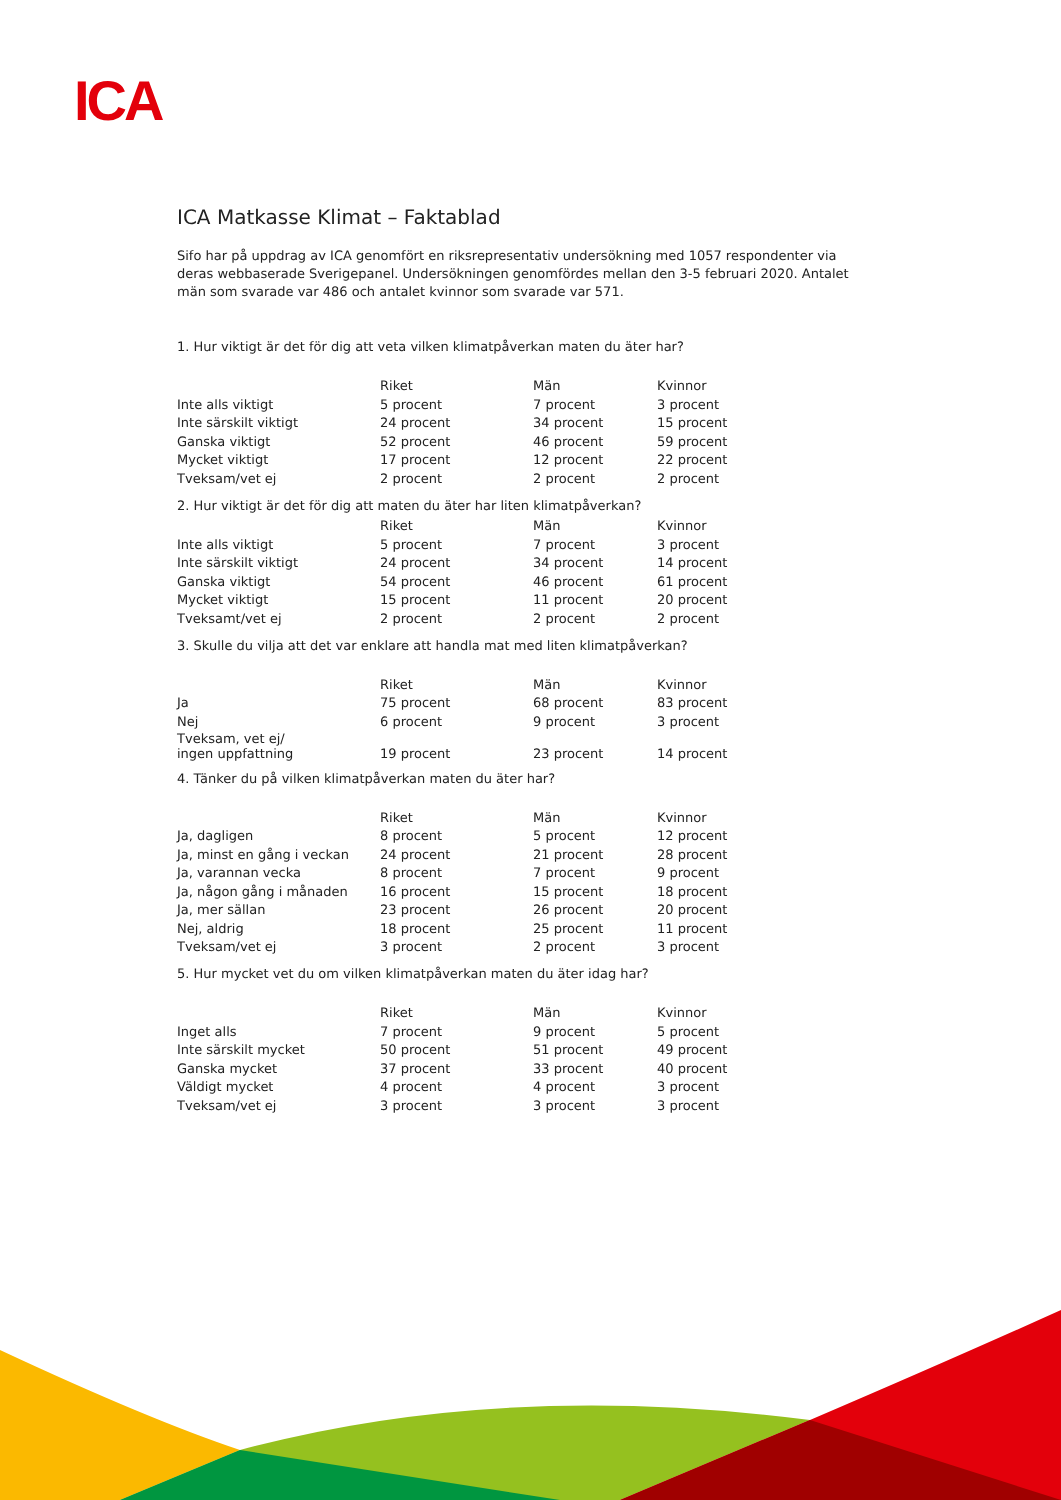ICA
ICA Matkasse Klimat – Faktablad
Sifo har på uppdrag av ICA genomfört en riksrepresentativ undersökning med 1057 respondenter via deras webbaserade Sverigepanel. Undersökningen genomfördes mellan den 3-5 februari 2020. Antalet män som svarade var 486 och antalet kvinnor som svarade var 571.
1. Hur viktigt är det för dig att veta vilken klimatpåverkan maten du äter har?
| | Riket | Män | Kvinnor |
| --- | --- | --- | --- |
| Inte alls viktigt | 5 procent | 7 procent | 3 procent |
| Inte särskilt viktigt | 24 procent | 34 procent | 15 procent |
| Ganska viktigt | 52 procent | 46 procent | 59 procent |
| Mycket viktigt | 17 procent | 12 procent | 22 procent |
| Tveksam/vet ej | 2 procent | 2 procent | 2 procent |
2. Hur viktigt är det för dig att maten du äter har liten klimatpåverkan?
| | Riket | Män | Kvinnor |
| --- | --- | --- | --- |
| Inte alls viktigt | 5 procent | 7 procent | 3 procent |
| Inte särskilt viktigt | 24 procent | 34 procent | 14 procent |
| Ganska viktigt | 54 procent | 46 procent | 61 procent |
| Mycket viktigt | 15 procent | 11 procent | 20 procent |
| Tveksamt/vet ej | 2 procent | 2 procent | 2 procent |
3. Skulle du vilja att det var enklare att handla mat med liten klimatpåverkan?
| | Riket | Män | Kvinnor |
| --- | --- | --- | --- |
| Ja | 75 procent | 68 procent | 83 procent |
| Nej | 6 procent | 9 procent | 3 procent |
| Tveksam, vet ej/ ingen uppfattning | 19 procent | 23 procent | 14 procent |
4. Tänker du på vilken klimatpåverkan maten du äter har?
| | Riket | Män | Kvinnor |
| --- | --- | --- | --- |
| Ja, dagligen | 8 procent | 5 procent | 12 procent |
| Ja, minst en gång i veckan | 24 procent | 21 procent | 28 procent |
| Ja, varannan vecka | 8 procent | 7 procent | 9 procent |
| Ja, någon gång i månaden | 16 procent | 15 procent | 18 procent |
| Ja, mer sällan | 23 procent | 26 procent | 20 procent |
| Nej, aldrig | 18 procent | 25 procent | 11 procent |
| Tveksam/vet ej | 3 procent | 2 procent | 3 procent |
5. Hur mycket vet du om vilken klimatpåverkan maten du äter idag har?
| | Riket | Män | Kvinnor |
| --- | --- | --- | --- |
| Inget alls | 7 procent | 9 procent | 5 procent |
| Inte särskilt mycket | 50 procent | 51 procent | 49 procent |
| Ganska mycket | 37 procent | 33 procent | 40 procent |
| Väldigt mycket | 4 procent | 4 procent | 3 procent |
| Tveksam/vet ej | 3 procent | 3 procent | 3 procent |